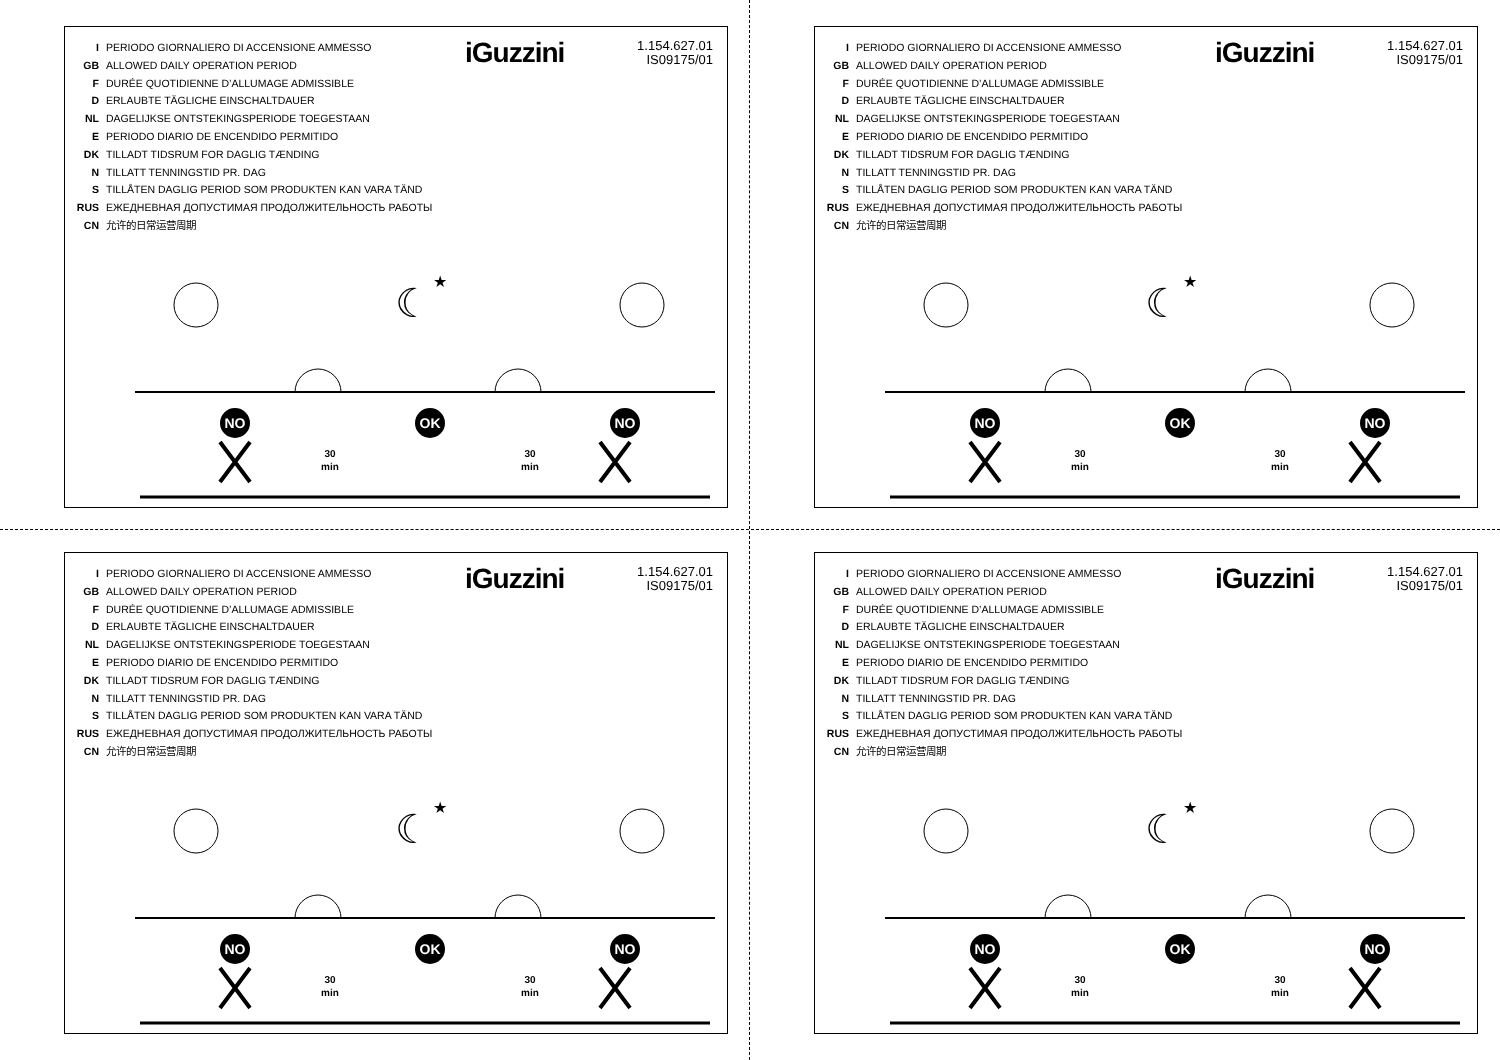I PERIODO GIORNALIERO DI ACCENSIONE AMMESSO
GB ALLOWED DAILY OPERATION PERIOD
F DURÉE QUOTIDIENNE D’ALLUMAGE ADMISSIBLE
D ERLAUBTE TÄGLICHE EINSCHALTDAUER
NL DAGELIJKSE ONTSTEKINGSPERIODE TOEGESTAAN
E PERIODO DIARIO DE ENCENDIDO PERMITIDO
DK TILLADT TIDSRUM FOR DAGLIG TÆNDING
N TILLATT TENNINGSTID PR. DAG
S TILLÅTEN DAGLIG PERIOD SOM PRODUKTEN KAN VARA TÄND
RUS ЕЖЕДНЕВНАЯ ДОПУСТИМАЯ ПРОДОЛЖИТЕЛЬНОСТЬ РАБОТЫ
CN 允许的日常运营周期
iGuzzini
1.154.627.01
IS09175/01
☾
★
NO
OK
NO
30
min
30
min
I PERIODO GIORNALIERO DI ACCENSIONE AMMESSO
GB ALLOWED DAILY OPERATION PERIOD
F DURÉE QUOTIDIENNE D’ALLUMAGE ADMISSIBLE
D ERLAUBTE TÄGLICHE EINSCHALTDAUER
NL DAGELIJKSE ONTSTEKINGSPERIODE TOEGESTAAN
E PERIODO DIARIO DE ENCENDIDO PERMITIDO
DK TILLADT TIDSRUM FOR DAGLIG TÆNDING
N TILLATT TENNINGSTID PR. DAG
S TILLÅTEN DAGLIG PERIOD SOM PRODUKTEN KAN VARA TÄND
RUS ЕЖЕДНЕВНАЯ ДОПУСТИМАЯ ПРОДОЛЖИТЕЛЬНОСТЬ РАБОТЫ
CN 允许的日常运营周期
iGuzzini
1.154.627.01
IS09175/01
☾
★
NO
OK
NO
30
min
30
min
I PERIODO GIORNALIERO DI ACCENSIONE AMMESSO
GB ALLOWED DAILY OPERATION PERIOD
F DURÉE QUOTIDIENNE D’ALLUMAGE ADMISSIBLE
D ERLAUBTE TÄGLICHE EINSCHALTDAUER
NL DAGELIJKSE ONTSTEKINGSPERIODE TOEGESTAAN
E PERIODO DIARIO DE ENCENDIDO PERMITIDO
DK TILLADT TIDSRUM FOR DAGLIG TÆNDING
N TILLATT TENNINGSTID PR. DAG
S TILLÅTEN DAGLIG PERIOD SOM PRODUKTEN KAN VARA TÄND
RUS ЕЖЕДНЕВНАЯ ДОПУСТИМАЯ ПРОДОЛЖИТЕЛЬНОСТЬ РАБОТЫ
CN 允许的日常运营周期
iGuzzini
1.154.627.01
IS09175/01
☾
★
NO
OK
NO
30
min
30
min
I PERIODO GIORNALIERO DI ACCENSIONE AMMESSO
GB ALLOWED DAILY OPERATION PERIOD
F DURÉE QUOTIDIENNE D’ALLUMAGE ADMISSIBLE
D ERLAUBTE TÄGLICHE EINSCHALTDAUER
NL DAGELIJKSE ONTSTEKINGSPERIODE TOEGESTAAN
E PERIODO DIARIO DE ENCENDIDO PERMITIDO
DK TILLADT TIDSRUM FOR DAGLIG TÆNDING
N TILLATT TENNINGSTID PR. DAG
S TILLÅTEN DAGLIG PERIOD SOM PRODUKTEN KAN VARA TÄND
RUS ЕЖЕДНЕВНАЯ ДОПУСТИМАЯ ПРОДОЛЖИТЕЛЬНОСТЬ РАБОТЫ
CN 允许的日常运营周期
iGuzzini
1.154.627.01
IS09175/01
☾
★
NO
OK
NO
30
min
30
min